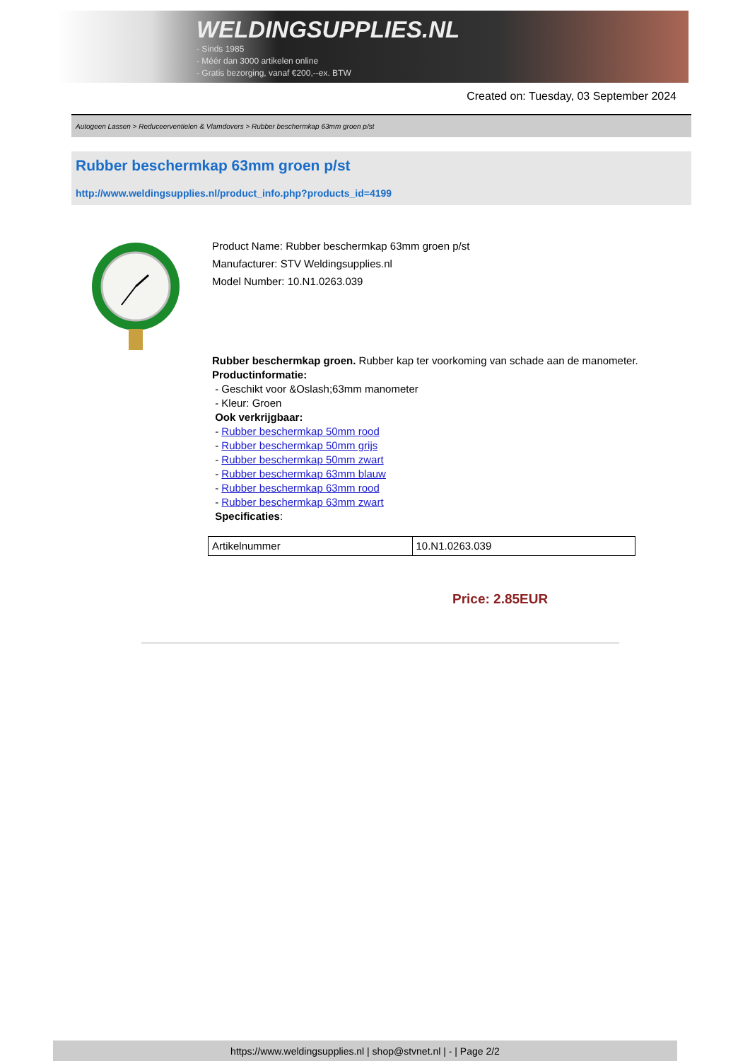WELDINGSUPPLIES.NL
- Sinds 1985
- Méér dan 3000 artikelen online
- Gratis bezorging, vanaf €200,--ex. BTW
Created on: Tuesday, 03 September 2024
Autogeen Lassen > Reduceerventielen & Vlamdovers > Rubber beschermkap 63mm groen p/st
Rubber beschermkap 63mm groen p/st
http://www.weldingsupplies.nl/product_info.php?products_id=4199
Product Name: Rubber beschermkap 63mm groen p/st
Manufacturer: STV Weldingsupplies.nl
Model Number: 10.N1.0263.039
Rubber beschermkap groen. Rubber kap ter voorkoming van schade aan de manometer.
Productinformatie:
- Geschikt voor &Oslash;63mm manometer
- Kleur: Groen
Ook verkrijgbaar:
- Rubber beschermkap 50mm rood
- Rubber beschermkap 50mm grijs
- Rubber beschermkap 50mm zwart
- Rubber beschermkap 63mm blauw
- Rubber beschermkap 63mm rood
- Rubber beschermkap 63mm zwart
Specificaties:
| Artikelnummer | 10.N1.0263.039 |
Price: 2.85EUR
https://www.weldingsupplies.nl | shop@stvnet.nl | - | Page 2/2